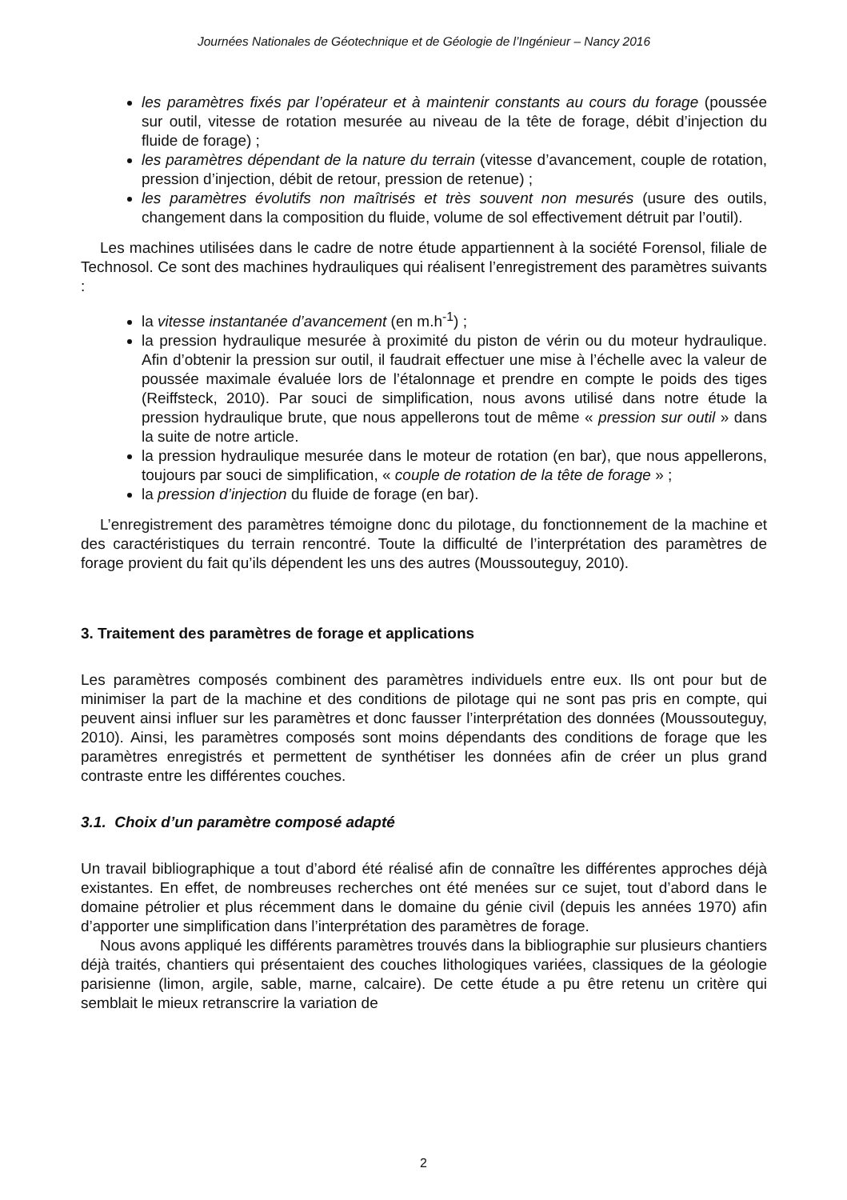Journées Nationales de Géotechnique et de Géologie de l’Ingénieur – Nancy 2016
les paramètres fixés par l’opérateur et à maintenir constants au cours du forage (poussée sur outil, vitesse de rotation mesurée au niveau de la tête de forage, débit d’injection du fluide de forage) ;
les paramètres dépendant de la nature du terrain (vitesse d’avancement, couple de rotation, pression d’injection, débit de retour, pression de retenue) ;
les paramètres évolutifs non maîtrisés et très souvent non mesurés (usure des outils, changement dans la composition du fluide, volume de sol effectivement détruit par l’outil).
Les machines utilisées dans le cadre de notre étude appartiennent à la société Forensol, filiale de Technosol. Ce sont des machines hydrauliques qui réalisent l’enregistrement des paramètres suivants :
la vitesse instantanée d’avancement (en m.h<sup>-1</sup>) ;
la pression hydraulique mesurée à proximité du piston de vérin ou du moteur hydraulique. Afin d’obtenir la pression sur outil, il faudrait effectuer une mise à l’échelle avec la valeur de poussée maximale évaluée lors de l’étalonnage et prendre en compte le poids des tiges (Reiffsteck, 2010). Par souci de simplification, nous avons utilisé dans notre étude la pression hydraulique brute, que nous appellerons tout de même « pression sur outil » dans la suite de notre article.
la pression hydraulique mesurée dans le moteur de rotation (en bar), que nous appellerons, toujours par souci de simplification, « couple de rotation de la tête de forage » ;
la pression d’injection du fluide de forage (en bar).
L’enregistrement des paramètres témoigne donc du pilotage, du fonctionnement de la machine et des caractéristiques du terrain rencontré. Toute la difficulté de l’interprétation des paramètres de forage provient du fait qu’ils dépendent les uns des autres (Moussouteguy, 2010).
3. Traitement des paramètres de forage et applications
Les paramètres composés combinent des paramètres individuels entre eux. Ils ont pour but de minimiser la part de la machine et des conditions de pilotage qui ne sont pas pris en compte, qui peuvent ainsi influer sur les paramètres et donc fausser l’interprétation des données (Moussouteguy, 2010). Ainsi, les paramètres composés sont moins dépendants des conditions de forage que les paramètres enregistrés et permettent de synthétiser les données afin de créer un plus grand contraste entre les différentes couches.
3.1. Choix d’un paramètre composé adapté
Un travail bibliographique a tout d’abord été réalisé afin de connaître les différentes approches déjà existantes. En effet, de nombreuses recherches ont été menées sur ce sujet, tout d’abord dans le domaine pétrolier et plus récemment dans le domaine du génie civil (depuis les années 1970) afin d’apporter une simplification dans l’interprétation des paramètres de forage.
Nous avons appliqué les différents paramètres trouvés dans la bibliographie sur plusieurs chantiers déjà traités, chantiers qui présentaient des couches lithologiques variées, classiques de la géologie parisienne (limon, argile, sable, marne, calcaire). De cette étude a pu être retenu un critère qui semblait le mieux retranscrire la variation de
2